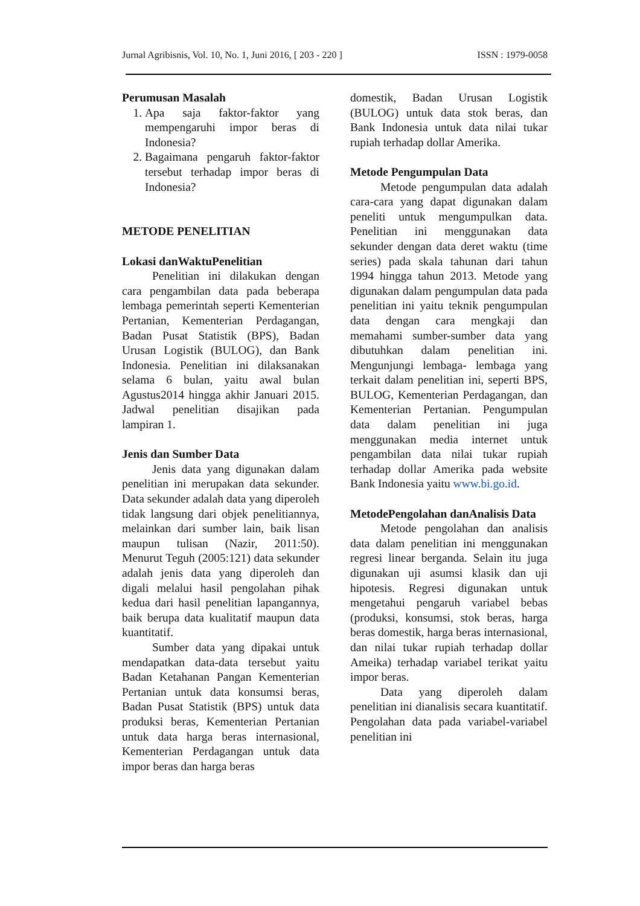Jurnal Agribisnis, Vol. 10, No. 1, Juni 2016, [ 203 - 220 ] ISSN : 1979-0058
Perumusan Masalah
1. Apa saja faktor-faktor yang mempengaruhi impor beras di Indonesia?
2. Bagaimana pengaruh faktor-faktor tersebut terhadap impor beras di Indonesia?
METODE PENELITIAN
Lokasi danWaktuPenelitian
Penelitian ini dilakukan dengan cara pengambilan data pada beberapa lembaga pemerintah seperti Kementerian Pertanian, Kementerian Perdagangan, Badan Pusat Statistik (BPS), Badan Urusan Logistik (BULOG), dan Bank Indonesia. Penelitian ini dilaksanakan selama 6 bulan, yaitu awal bulan Agustus2014 hingga akhir Januari 2015. Jadwal penelitian disajikan pada lampiran 1.
Jenis dan Sumber Data
Jenis data yang digunakan dalam penelitian ini merupakan data sekunder. Data sekunder adalah data yang diperoleh tidak langsung dari objek penelitiannya, melainkan dari sumber lain, baik lisan maupun tulisan (Nazir, 2011:50). Menurut Teguh (2005:121) data sekunder adalah jenis data yang diperoleh dan digali melalui hasil pengolahan pihak kedua dari hasil penelitian lapangannya, baik berupa data kualitatif maupun data kuantitatif.
Sumber data yang dipakai untuk mendapatkan data-data tersebut yaitu Badan Ketahanan Pangan Kementerian Pertanian untuk data konsumsi beras, Badan Pusat Statistik (BPS) untuk data produksi beras, Kementerian Pertanian untuk data harga beras internasional, Kementerian Perdagangan untuk data impor beras dan harga beras
domestik, Badan Urusan Logistik (BULOG) untuk data stok beras, dan Bank Indonesia untuk data nilai tukar rupiah terhadap dollar Amerika.
Metode Pengumpulan Data
Metode pengumpulan data adalah cara-cara yang dapat digunakan dalam peneliti untuk mengumpulkan data. Penelitian ini menggunakan data sekunder dengan data deret waktu (time series) pada skala tahunan dari tahun 1994 hingga tahun 2013. Metode yang digunakan dalam pengumpulan data pada penelitian ini yaitu teknik pengumpulan data dengan cara mengkaji dan memahami sumber-sumber data yang dibutuhkan dalam penelitian ini. Mengunjungi lembaga- lembaga yang terkait dalam penelitian ini, seperti BPS, BULOG, Kementerian Perdagangan, dan Kementerian Pertanian. Pengumpulan data dalam penelitian ini juga menggunakan media internet untuk pengambilan data nilai tukar rupiah terhadap dollar Amerika pada website Bank Indonesia yaitu www.bi.go.id.
MetodePengolahan danAnalisis Data
Metode pengolahan dan analisis data dalam penelitian ini menggunakan regresi linear berganda. Selain itu juga digunakan uji asumsi klasik dan uji hipotesis. Regresi digunakan untuk mengetahui pengaruh variabel bebas (produksi, konsumsi, stok beras, harga beras domestik, harga beras internasional, dan nilai tukar rupiah terhadap dollar Ameika) terhadap variabel terikat yaitu impor beras.
Data yang diperoleh dalam penelitian ini dianalisis secara kuantitatif. Pengolahan data pada variabel-variabel penelitian ini